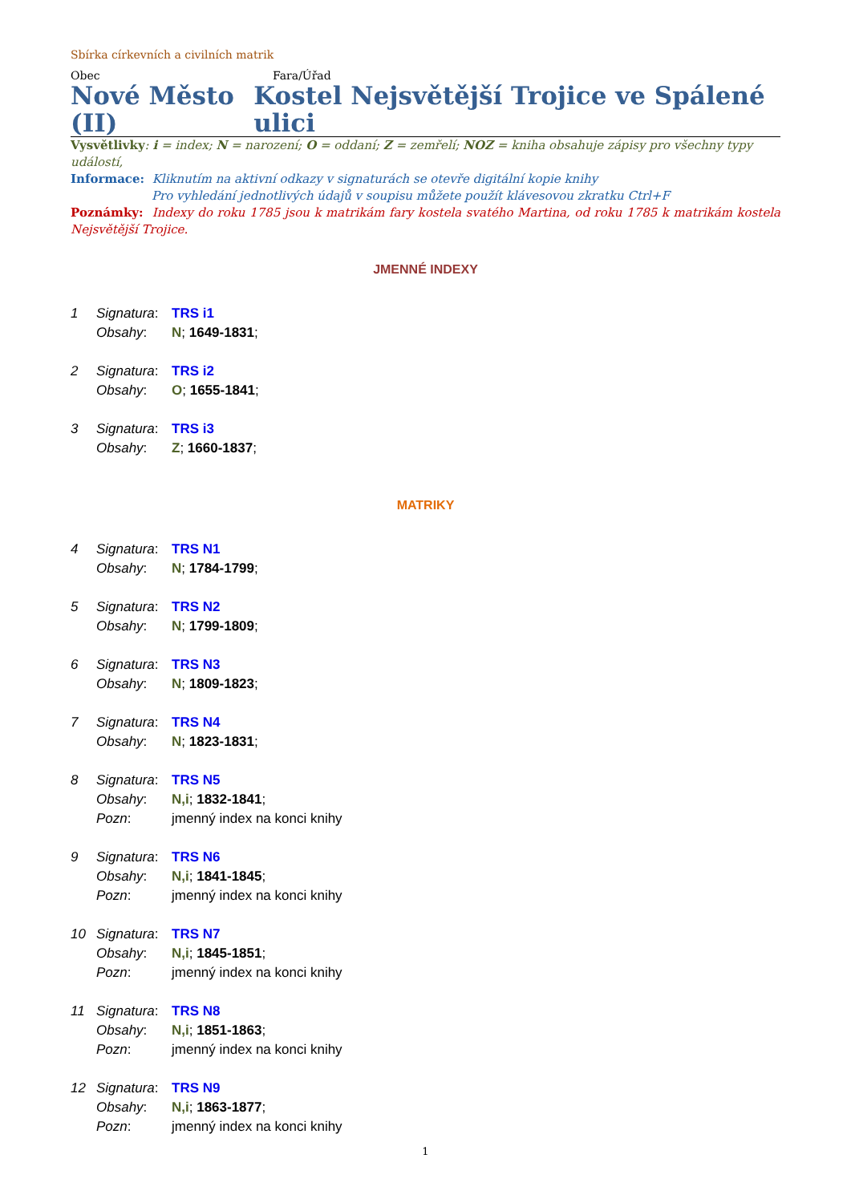Sbírka církevních a civilních matrik
Obec Fara/Úřad
Nové Město (II)
Kostel Nejsvětější Trojice ve Spálené ulici
Vysvětlivky: i = index; N = narození; O = oddaní; Z = zemřelí; NOZ = kniha obsahuje zápisy pro všechny typy událostí,
Informace: Kliknutím na aktivní odkazy v signaturách se otevře digitální kopie knihy
Pro vyhledání jednotlivých údajů v soupisu můžete použít klávesovou zkratku Ctrl+F
Poznámky: Indexy do roku 1785 jsou k matrikám fary kostela svatého Martina, od roku 1785 k matrikám kostela Nejsvětější Trojice.
JMENNÉ INDEXY
1 Signatura: TRS i1
Obsahy: N; 1649-1831;
2 Signatura: TRS i2
Obsahy: O; 1655-1841;
3 Signatura: TRS i3
Obsahy: Z; 1660-1837;
MATRIKY
4 Signatura: TRS N1
Obsahy: N; 1784-1799;
5 Signatura: TRS N2
Obsahy: N; 1799-1809;
6 Signatura: TRS N3
Obsahy: N; 1809-1823;
7 Signatura: TRS N4
Obsahy: N; 1823-1831;
8 Signatura: TRS N5
Obsahy: N,i; 1832-1841;
Pozn: jmenný index na konci knihy
9 Signatura: TRS N6
Obsahy: N,i; 1841-1845;
Pozn: jmenný index na konci knihy
10 Signatura: TRS N7
Obsahy: N,i; 1845-1851;
Pozn: jmenný index na konci knihy
11 Signatura: TRS N8
Obsahy: N,i; 1851-1863;
Pozn: jmenný index na konci knihy
12 Signatura: TRS N9
Obsahy: N,i; 1863-1877;
Pozn: jmenný index na konci knihy
1